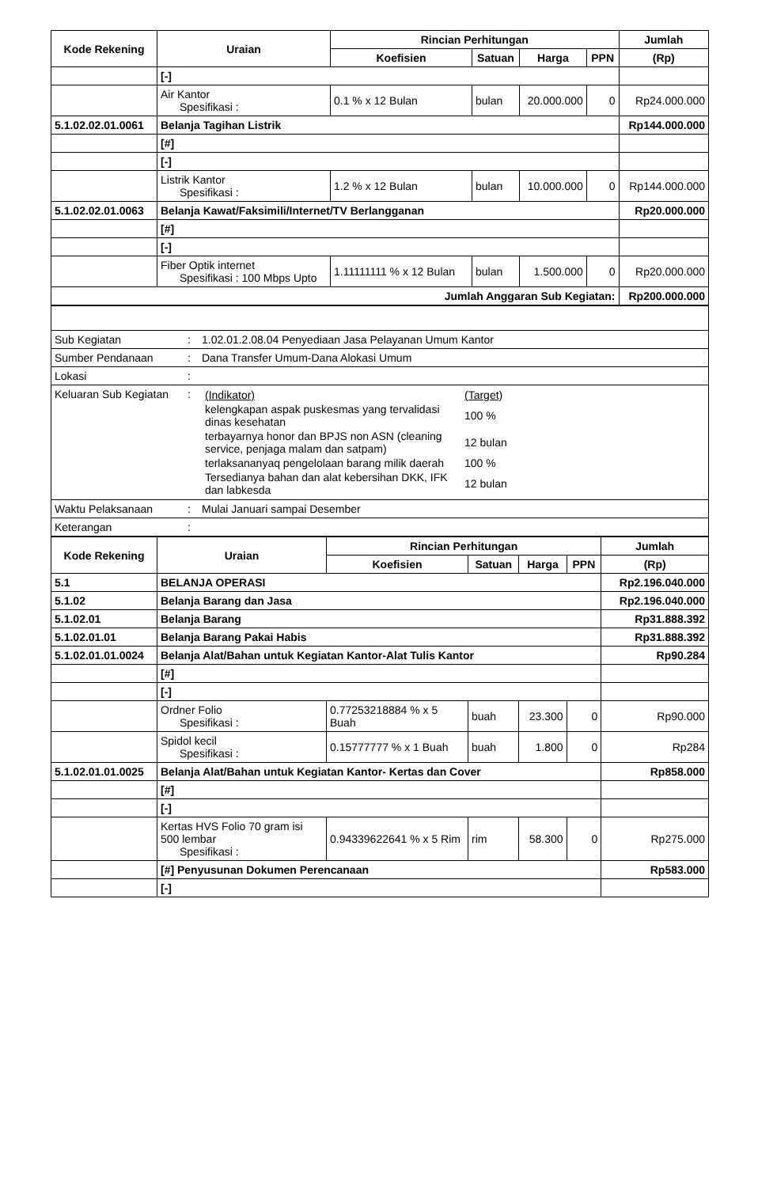| Kode Rekening | Uraian | Rincian Perhitungan | | | | Jumlah |
| --- | --- | --- | --- | --- | --- | --- |
| | | Koefisien | Satuan | Harga | PPN | (Rp) |
| | [-] | | | | | |
| | Air Kantor Spesifikasi : | 0.1 % x 12 Bulan | bulan | 20.000.000 | 0 | Rp24.000.000 |
| 5.1.02.02.01.0061 | Belanja Tagihan Listrik | | | | | Rp144.000.000 |
| | [#] | | | | | |
| | [-] | | | | | |
| | Listrik Kantor Spesifikasi : | 1.2 % x 12 Bulan | bulan | 10.000.000 | 0 | Rp144.000.000 |
| 5.1.02.02.01.0063 | Belanja Kawat/Faksimili/Internet/TV Berlangganan | | | | | Rp20.000.000 |
| | [#] | | | | | |
| | [-] | | | | | |
| | Fiber Optik internet Spesifikasi : 100 Mbps Upto | 1.11111111 % x 12 Bulan | bulan | 1.500.000 | 0 | Rp20.000.000 |
| Jumlah Anggaran Sub Kegiatan: | | | | | | Rp200.000.000 |
| Sub Kegiatan | : | 1.02.01.2.08.04 Penyediaan Jasa Pelayanan Umum Kantor |
| Sumber Pendanaan | : | Dana Transfer Umum-Dana Alokasi Umum |
| Lokasi | : | |
| Keluaran Sub Kegiatan | : | / (Indikator) / (Target) / / kelengkapan aspak puskesmas yang tervalidasi dinas kesehatan / 100 % / / terbayarnya honor dan BPJS non ASN (cleaning service, penjaga malam dan satpam) / 12 bulan / / terlaksananyaq pengelolaan barang milik daerah / 100 % / / Tersedianya bahan dan alat kebersihan DKK, IFK dan labkesda / 12 bulan / |
| Waktu Pelaksanaan | : | Mulai Januari sampai Desember |
| Keterangan | : | |
| Kode Rekening | Uraian | Rincian Perhitungan | | | | Jumlah |
| --- | --- | --- | --- | --- | --- | --- |
| | | Koefisien | Satuan | Harga | PPN | (Rp) |
| 5.1 | BELANJA OPERASI | | | | | Rp2.196.040.000 |
| 5.1.02 | Belanja Barang dan Jasa | | | | | Rp2.196.040.000 |
| 5.1.02.01 | Belanja Barang | | | | | Rp31.888.392 |
| 5.1.02.01.01 | Belanja Barang Pakai Habis | | | | | Rp31.888.392 |
| 5.1.02.01.01.0024 | Belanja Alat/Bahan untuk Kegiatan Kantor-Alat Tulis Kantor | | | | | Rp90.284 |
| | [#] | | | | | |
| | [-] | | | | | |
| | Ordner Folio Spesifikasi : | 0.77253218884 % x 5 Buah | buah | 23.300 | 0 | Rp90.000 |
| | Spidol kecil Spesifikasi : | 0.15777777 % x 1 Buah | buah | 1.800 | 0 | Rp284 |
| 5.1.02.01.01.0025 | Belanja Alat/Bahan untuk Kegiatan Kantor- Kertas dan Cover | | | | | Rp858.000 |
| | [#] | | | | | |
| | [-] | | | | | |
| | Kertas HVS Folio 70 gram isi 500 lembar Spesifikasi : | 0.94339622641 % x 5 Rim | rim | 58.300 | 0 | Rp275.000 |
| | [#] Penyusunan Dokumen Perencanaan | | | | | Rp583.000 |
| | [-] | | | | | |